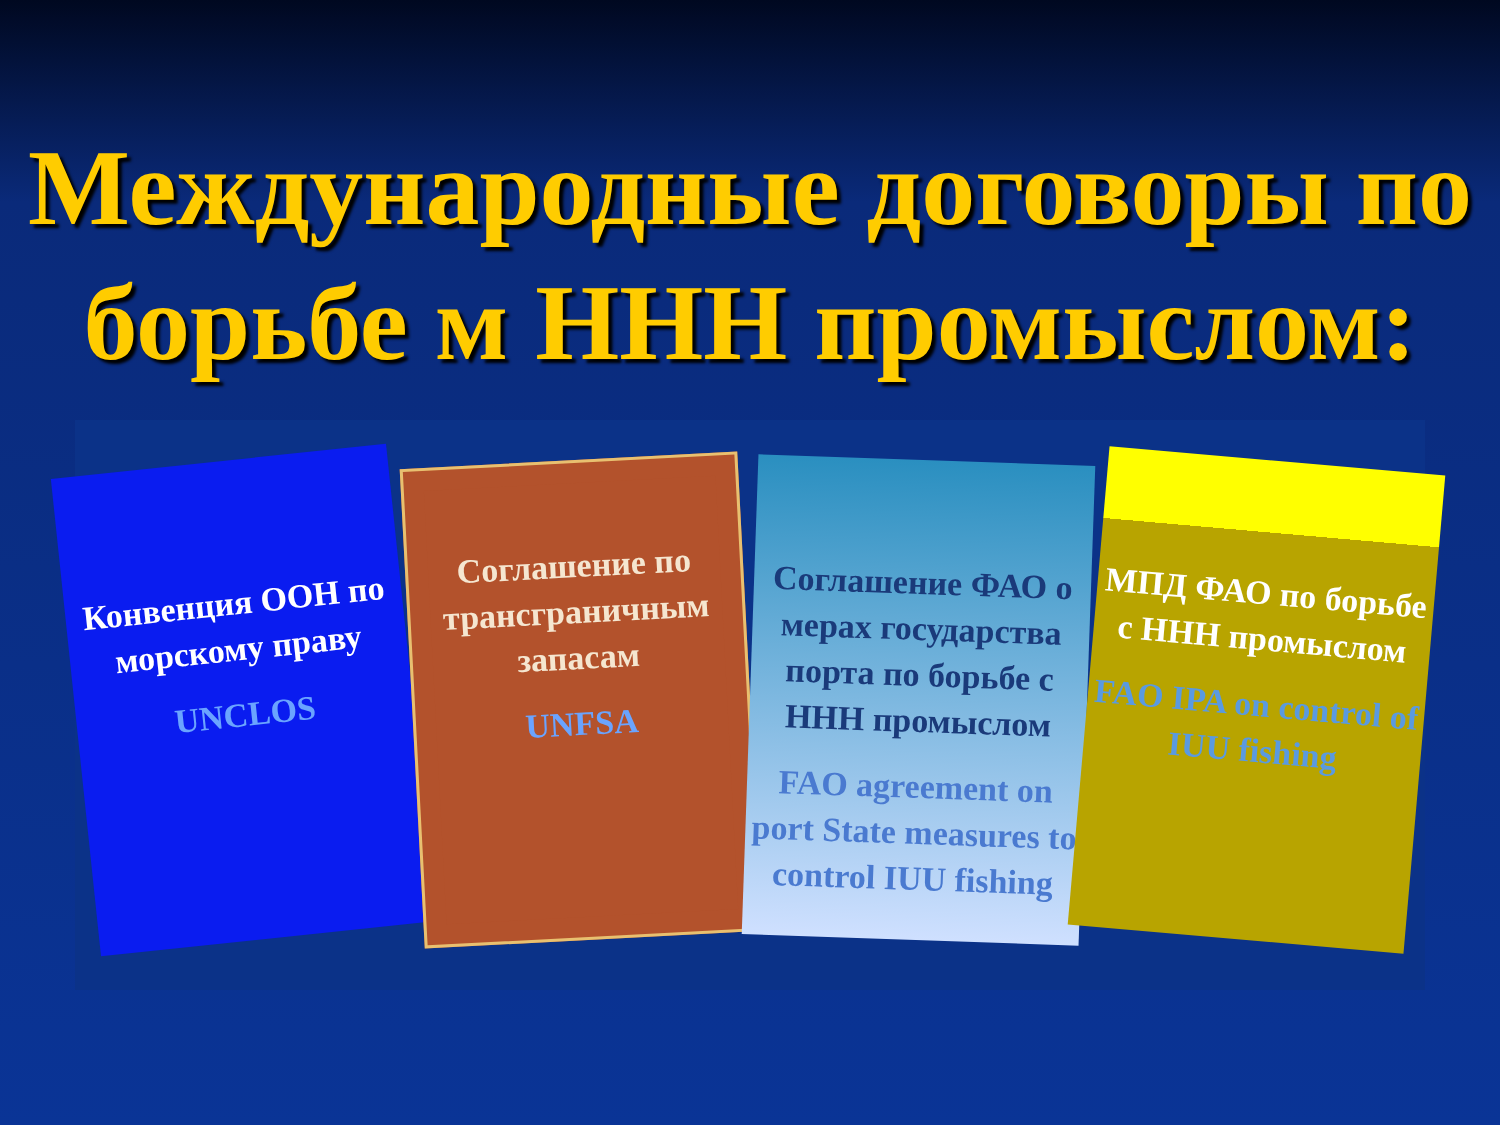Международные договоры по борьбе м ННН промыслом:
Конвенция ООН по морскому праву
UNCLOS
Соглашение по трансграничным запасам
UNFSA
Соглашение ФАО о мерах государства порта по борьбе с ННН промыслом
FAO agreement on port State measures to control IUU fishing
МПД ФАО по борьбе с ННН промыслом
FAO IPA on control of IUU fishing